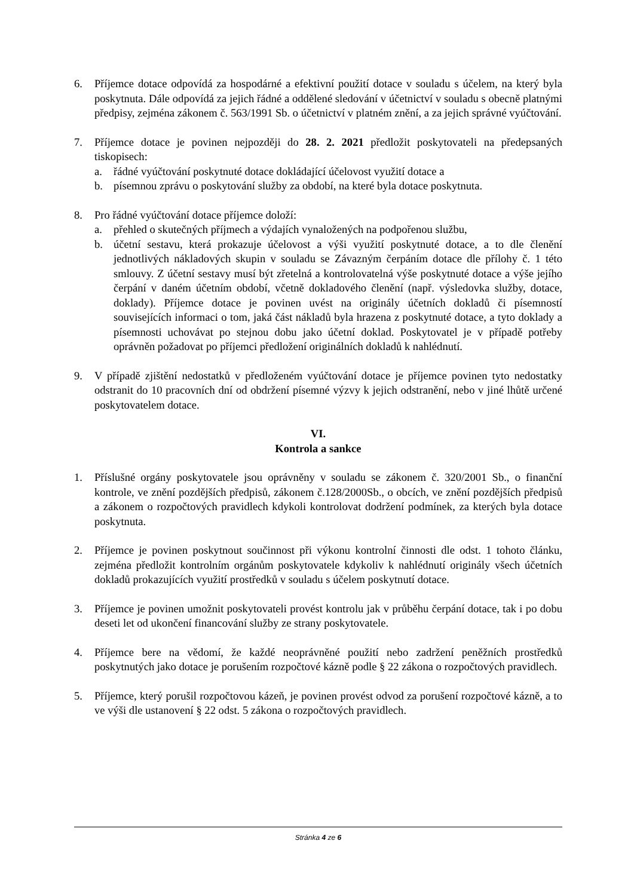6. Příjemce dotace odpovídá za hospodárné a efektivní použití dotace v souladu s účelem, na který byla poskytnuta. Dále odpovídá za jejich řádné a oddělené sledování v účetnictví v souladu s obecně platnými předpisy, zejména zákonem č. 563/1991 Sb. o účetnictví v platném znění, a za jejich správné vyúčtování.
7. Příjemce dotace je povinen nejpozději do 28. 2. 2021 předložit poskytovateli na předepsaných tiskopisech:
a. řádné vyúčtování poskytnuté dotace dokládající účelovost využití dotace a
b. písemnou zprávu o poskytování služby za období, na které byla dotace poskytnuta.
8. Pro řádné vyúčtování dotace příjemce doloží:
a. přehled o skutečných příjmech a výdajích vynaložených na podpořenou službu,
b. účetní sestavu, která prokazuje účelovost a výši využití poskytnuté dotace, a to dle členění jednotlivých nákladových skupin v souladu se Závazným čerpáním dotace dle přílohy č. 1 této smlouvy. Z účetní sestavy musí být zřetelná a kontrolovatelná výše poskytnuté dotace a výše jejího čerpání v daném účetním období, včetně dokladového členění (např. výsledovka služby, dotace, doklady). Příjemce dotace je povinen uvést na originály účetních dokladů či písemností souvisejících informaci o tom, jaká část nákladů byla hrazena z poskytnuté dotace, a tyto doklady a písemnosti uchovávat po stejnou dobu jako účetní doklad. Poskytovatel je v případě potřeby oprávněn požadovat po příjemci předložení originálních dokladů k nahlédnutí.
9. V případě zjištění nedostatků v předloženém vyúčtování dotace je příjemce povinen tyto nedostatky odstranit do 10 pracovních dní od obdržení písemné výzvy k jejich odstranění, nebo v jiné lhůtě určené poskytovatelem dotace.
VI.
Kontrola a sankce
1. Příslušné orgány poskytovatele jsou oprávněny v souladu se zákonem č. 320/2001 Sb., o finanční kontrole, ve znění pozdějších předpisů, zákonem č.128/2000Sb., o obcích, ve znění pozdějších předpisů a zákonem o rozpočtových pravidlech kdykoli kontrolovat dodržení podmínek, za kterých byla dotace poskytnuta.
2. Příjemce je povinen poskytnout součinnost při výkonu kontrolní činnosti dle odst. 1 tohoto článku, zejména předložit kontrolním orgánům poskytovatele kdykoliv k nahlédnutí originály všech účetních dokladů prokazujících využití prostředků v souladu s účelem poskytnutí dotace.
3. Příjemce je povinen umožnit poskytovateli provést kontrolu jak v průběhu čerpání dotace, tak i po dobu deseti let od ukončení financování služby ze strany poskytovatele.
4. Příjemce bere na vědomí, že každé neoprávněné použití nebo zadržení peněžních prostředků poskytnutých jako dotace je porušením rozpočtové kázně podle § 22 zákona o rozpočtových pravidlech.
5. Příjemce, který porušil rozpočtovou kázeň, je povinen provést odvod za porušení rozpočtové kázně, a to ve výši dle ustanovení § 22 odst. 5 zákona o rozpočtových pravidlech.
Stránka 4 ze 6